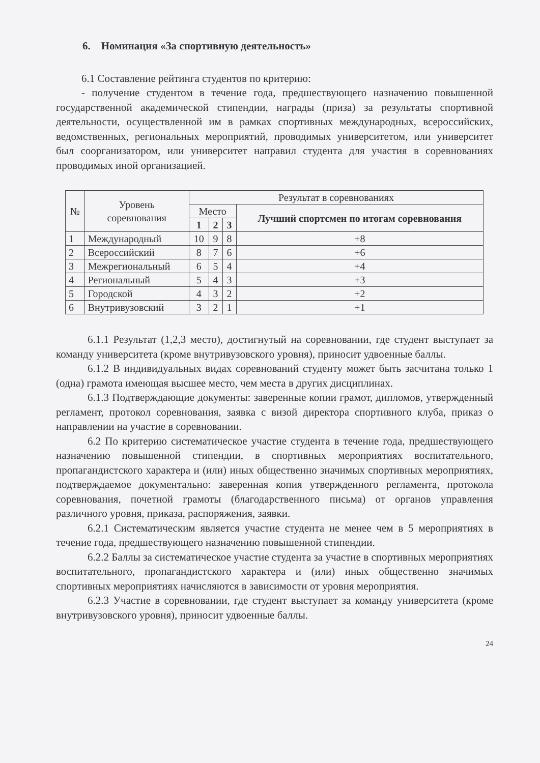6. Номинация «За спортивную деятельность»
6.1 Составление рейтинга студентов по критерию:
- получение студентом в течение года, предшествующего назначению повышенной государственной академической стипендии, награды (приза) за результаты спортивной деятельности, осуществленной им в рамках спортивных международных, всероссийских, ведомственных, региональных мероприятий, проводимых университетом, или университет был соорганизатором, или университет направил студента для участия в соревнованиях проводимых иной организацией.
| № | Уровень соревнования | Результат в соревнованиях | | | |
| --- | --- | --- | --- | --- | --- |
| | | Место | | | Лучший спортсмен по итогам соревнования |
| | | 1 | 2 | 3 | |
| 1 | Международный | 10 | 9 | 8 | +8 |
| 2 | Всероссийский | 8 | 7 | 6 | +6 |
| 3 | Межрегиональный | 6 | 5 | 4 | +4 |
| 4 | Региональный | 5 | 4 | 3 | +3 |
| 5 | Городской | 4 | 3 | 2 | +2 |
| 6 | Внутривузовский | 3 | 2 | 1 | +1 |
6.1.1 Результат (1,2,3 место), достигнутый на соревновании, где студент выступает за команду университета (кроме внутривузовского уровня), приносит удвоенные баллы.
6.1.2 В индивидуальных видах соревнований студенту может быть засчитана только 1 (одна) грамота имеющая высшее место, чем места в других дисциплинах.
6.1.3 Подтверждающие документы: заверенные копии грамот, дипломов, утвержденный регламент, протокол соревнования, заявка с визой директора спортивного клуба, приказ о направлении на участие в соревновании.
6.2 По критерию систематическое участие студента в течение года, предшествующего назначению повышенной стипендии, в спортивных мероприятиях воспитательного, пропагандистского характера и (или) иных общественно значимых спортивных мероприятиях, подтверждаемое документально: заверенная копия утвержденного регламента, протокола соревнования, почетной грамоты (благодарственного письма) от органов управления различного уровня, приказа, распоряжения, заявки.
6.2.1 Систематическим является участие студента не менее чем в 5 мероприятиях в течение года, предшествующего назначению повышенной стипендии.
6.2.2 Баллы за систематическое участие студента за участие в спортивных мероприятиях воспитательного, пропагандистского характера и (или) иных общественно значимых спортивных мероприятиях начисляются в зависимости от уровня мероприятия.
6.2.3 Участие в соревновании, где студент выступает за команду университета (кроме внутривузовского уровня), приносит удвоенные баллы.
24